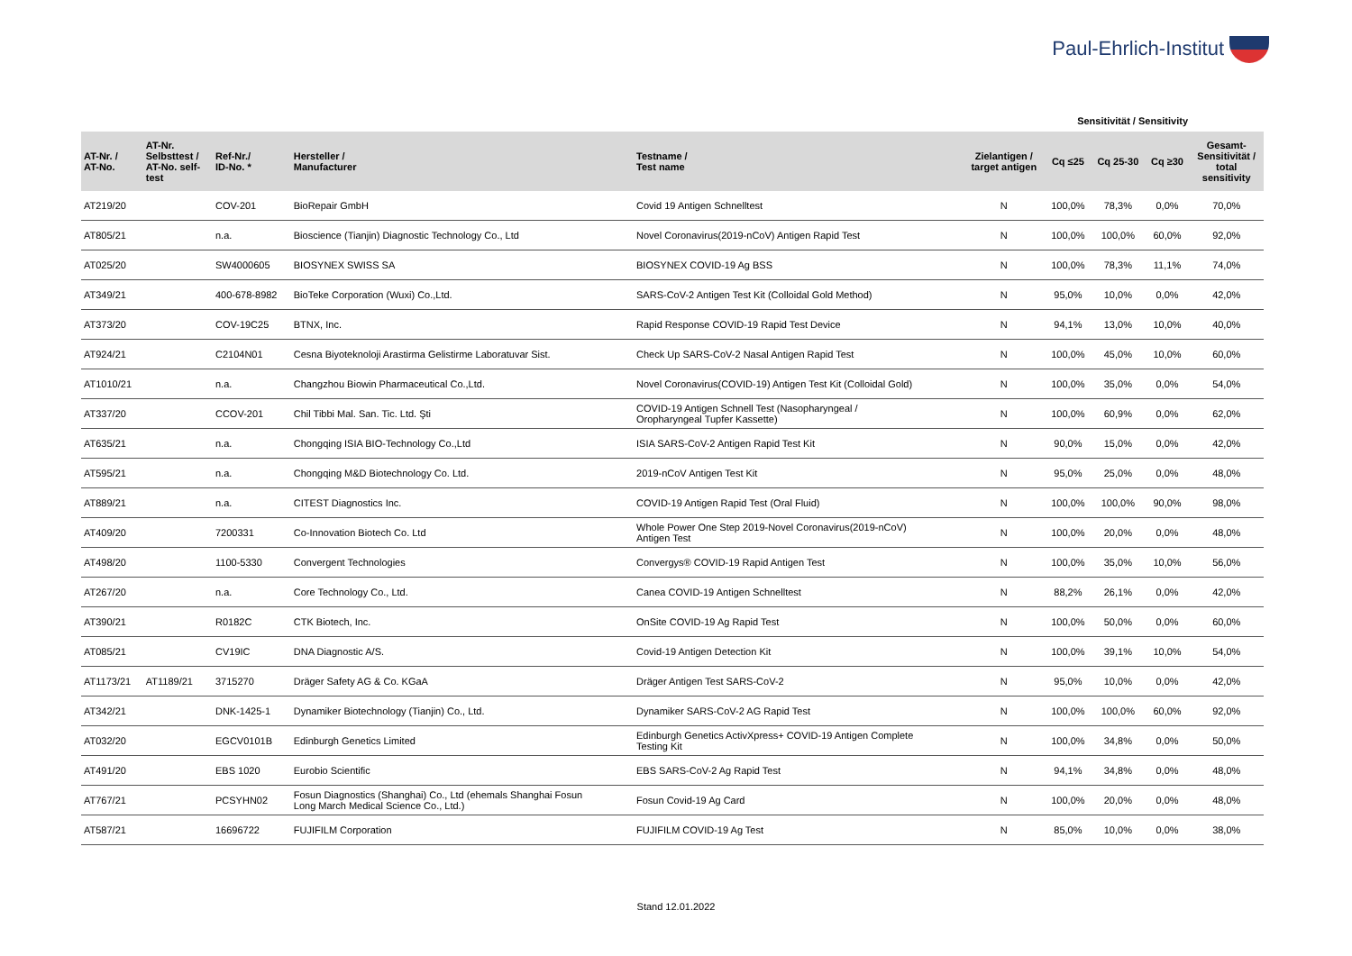Paul-Ehrlich-Institut
Sensitivität / Sensitivity
| AT-Nr. / AT-No. | AT-Nr. Selbsttest / AT-No. self- test | Ref-Nr./ ID-No. * | Hersteller / Manufacturer | Testname / Test name | Zielantigen / target antigen | Cq ≤25 | Cq 25-30 | Cq ≥30 | Gesamt- Sensitivität / total sensitivity |
| --- | --- | --- | --- | --- | --- | --- | --- | --- | --- |
| AT219/20 | | COV-201 | BioRepair GmbH | Covid 19 Antigen Schnelltest | N | 100,0% | 78,3% | 0,0% | 70,0% |
| AT805/21 | | n.a. | Bioscience (Tianjin) Diagnostic Technology Co., Ltd | Novel Coronavirus(2019-nCoV) Antigen Rapid Test | N | 100,0% | 100,0% | 60,0% | 92,0% |
| AT025/20 | | SW4000605 | BIOSYNEX SWISS SA | BIOSYNEX COVID-19 Ag BSS | N | 100,0% | 78,3% | 11,1% | 74,0% |
| AT349/21 | | 400-678-8982 | BioTeke Corporation (Wuxi) Co.,Ltd. | SARS-CoV-2 Antigen Test Kit (Colloidal Gold Method) | N | 95,0% | 10,0% | 0,0% | 42,0% |
| AT373/20 | | COV-19C25 | BTNX, Inc. | Rapid Response COVID-19 Rapid Test Device | N | 94,1% | 13,0% | 10,0% | 40,0% |
| AT924/21 | | C2104N01 | Cesna Biyoteknoloji Arastirma Gelistirme Laboratuvar Sist. | Check Up SARS-CoV-2 Nasal Antigen Rapid Test | N | 100,0% | 45,0% | 10,0% | 60,0% |
| AT1010/21 | | n.a. | Changzhou Biowin Pharmaceutical Co.,Ltd. | Novel Coronavirus(COVID-19) Antigen Test Kit (Colloidal Gold) | N | 100,0% | 35,0% | 0,0% | 54,0% |
| AT337/20 | | CCOV-201 | Chil Tibbi Mal. San. Tic. Ltd. Şti | COVID-19 Antigen Schnell Test (Nasopharyngeal / Oropharyngeal Tupfer Kassette) | N | 100,0% | 60,9% | 0,0% | 62,0% |
| AT635/21 | | n.a. | Chongqing ISIA BIO-Technology Co.,Ltd | ISIA SARS-CoV-2 Antigen Rapid Test Kit | N | 90,0% | 15,0% | 0,0% | 42,0% |
| AT595/21 | | n.a. | Chongqing M&D Biotechnology Co. Ltd. | 2019-nCoV Antigen Test Kit | N | 95,0% | 25,0% | 0,0% | 48,0% |
| AT889/21 | | n.a. | CITEST Diagnostics Inc. | COVID-19 Antigen Rapid Test (Oral Fluid) | N | 100,0% | 100,0% | 90,0% | 98,0% |
| AT409/20 | | 7200331 | Co-Innovation Biotech Co. Ltd | Whole Power One Step 2019-Novel Coronavirus(2019-nCoV) Antigen Test | N | 100,0% | 20,0% | 0,0% | 48,0% |
| AT498/20 | | 1100-5330 | Convergent Technologies | Convergys® COVID-19 Rapid Antigen Test | N | 100,0% | 35,0% | 10,0% | 56,0% |
| AT267/20 | | n.a. | Core Technology Co., Ltd. | Canea COVID-19 Antigen Schnelltest | N | 88,2% | 26,1% | 0,0% | 42,0% |
| AT390/21 | | R0182C | CTK Biotech, Inc. | OnSite COVID-19 Ag Rapid Test | N | 100,0% | 50,0% | 0,0% | 60,0% |
| AT085/21 | | CV19IC | DNA Diagnostic A/S. | Covid-19 Antigen Detection Kit | N | 100,0% | 39,1% | 10,0% | 54,0% |
| AT1173/21 | AT1189/21 | 3715270 | Dräger Safety AG & Co. KGaA | Dräger Antigen Test SARS-CoV-2 | N | 95,0% | 10,0% | 0,0% | 42,0% |
| AT342/21 | | DNK-1425-1 | Dynamiker Biotechnology (Tianjin) Co., Ltd. | Dynamiker SARS-CoV-2 AG Rapid Test | N | 100,0% | 100,0% | 60,0% | 92,0% |
| AT032/20 | | EGCV0101B | Edinburgh Genetics Limited | Edinburgh Genetics ActivXpress+ COVID-19 Antigen Complete Testing Kit | N | 100,0% | 34,8% | 0,0% | 50,0% |
| AT491/20 | | EBS 1020 | Eurobio Scientific | EBS SARS-CoV-2 Ag Rapid Test | N | 94,1% | 34,8% | 0,0% | 48,0% |
| AT767/21 | | PCSYHN02 | Fosun Diagnostics (Shanghai) Co., Ltd (ehemals Shanghai Fosun Long March Medical Science Co., Ltd.) | Fosun Covid-19 Ag Card | N | 100,0% | 20,0% | 0,0% | 48,0% |
| AT587/21 | | 16696722 | FUJIFILM Corporation | FUJIFILM COVID-19 Ag Test | N | 85,0% | 10,0% | 0,0% | 38,0% |
Stand 12.01.2022